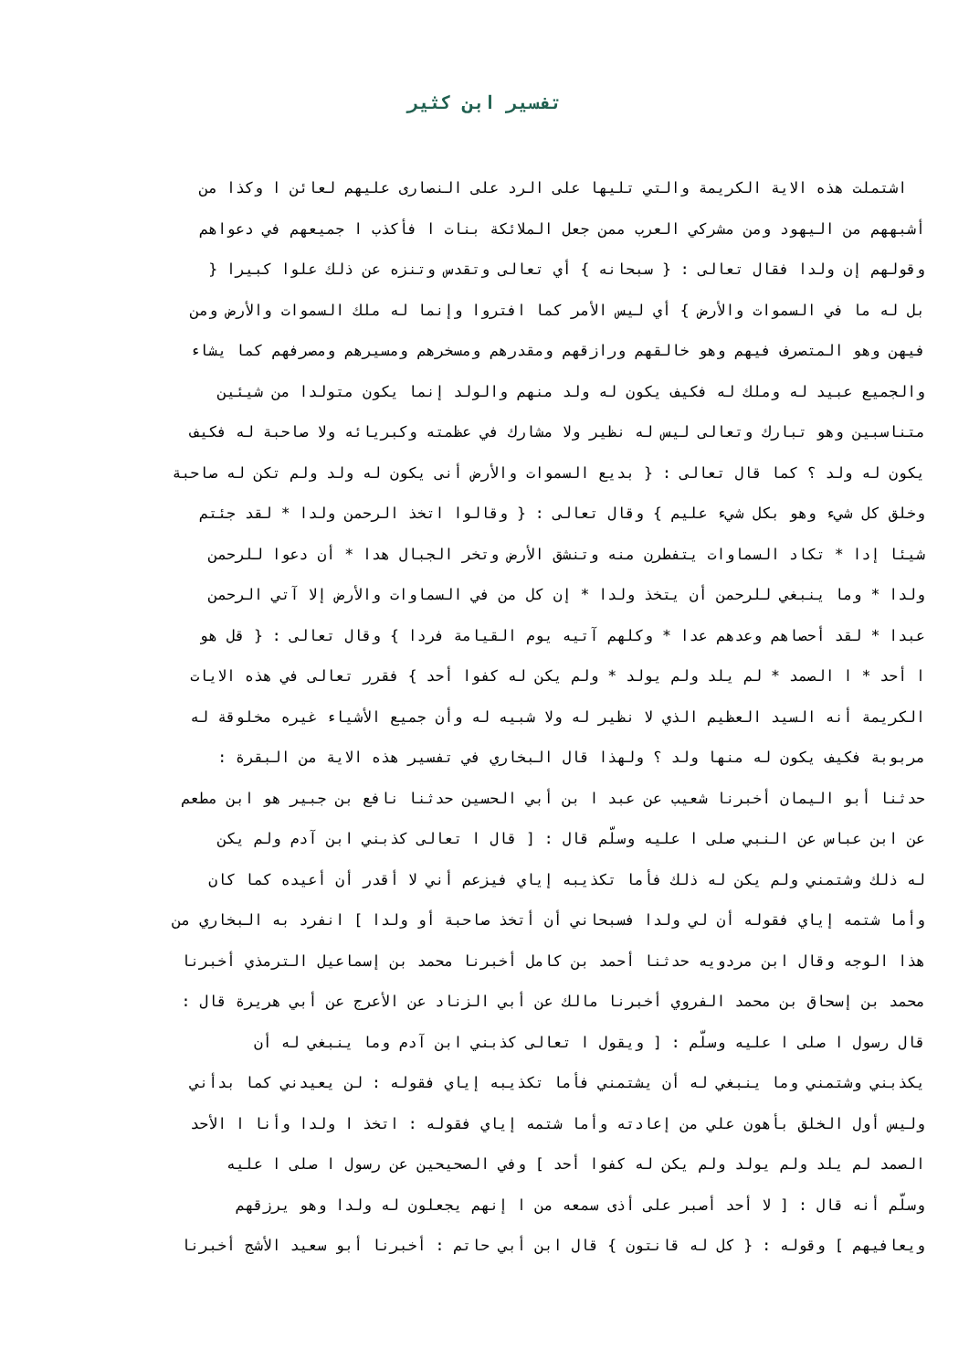تفسير ابن كثير
اشتملت هذه الاية الكريمة والتي تليها على الرد على النصارى عليهم لعائن ا وكذا من
أشبههم من اليهود ومن مشركي العرب ممن جعل الملائكة بنات ا فأكذب ا جميعهم في دعواهم
وقولهم إن ولدا فقال تعالى : { سبحانه } أي تعالى وتقدس وتنزه عن ذلك علوا كبيرا {
بل له ما في السموات والأرض } أي ليس الأمر كما افتروا وإنما له ملك السموات والأرض ومن
فيهن وهو المتصرف فيهم وهو خالقهم ورازقهم ومقدرهم ومسخرهم ومسيرهم ومصرفهم كما يشاء
والجميع عبيد له وملك له فكيف يكون له ولد منهم والولد إنما يكون متولدا من شيئين
متناسبين وهو تبارك وتعالى ليس له نظير ولا مشارك في عظمته وكبريائه ولا صاحبة له فكيف
يكون له ولد ؟ كما قال تعالى : { بديع السموات والأرض أنى يكون له ولد ولم تكن له صاحبة
وخلق كل شيء وهو بكل شيء عليم } وقال تعالى : { وقالوا اتخذ الرحمن ولدا * لقد جئتم
شيئا إدا * تكاد السماوات يتفطرن منه وتنشق الأرض وتخر الجبال هدا * أن دعوا للرحمن
ولدا * وما ينبغي للرحمن أن يتخذ ولدا * إن كل من في السماوات والأرض إلا آتي الرحمن
عبدا * لقد أحصاهم وعدهم عدا * وكلهم آتيه يوم القيامة فردا } وقال تعالى : { قل هو
ا أحد * ا الصمد * لم يلد ولم يولد * ولم يكن له كفوا أحد } فقرر تعالى في هذه الايات
الكريمة أنه السيد العظيم الذي لا نظير له ولا شبيه له وأن جميع الأشياء غيره مخلوقة له
مربوبة فكيف يكون له منها ولد ؟ ولهذا قال البخاري في تفسير هذه الاية من البقرة :
حدثنا أبو اليمان أخبرنا شعيب عن عبد ا بن أبي الحسين حدثنا نافع بن جبير هو ابن مطعم
عن ابن عباس عن النبي صلى ا عليه وسلّم قال : [ قال ا تعالى كذبني ابن آدم ولم يكن
له ذلك وشتمني ولم يكن له ذلك فأما تكذيبه إياي فيزعم أني لا أقدر أن أعيده كما كان
وأما شتمه إياي فقوله أن لي ولدا فسبحاني أن أتخذ صاحبة أو ولدا ] انفرد به البخاري من
هذا الوجه وقال ابن مردويه حدثنا أحمد بن كامل أخبرنا محمد بن إسماعيل الترمذي أخبرنا
محمد بن إسحاق بن محمد الفروي أخبرنا مالك عن أبي الزناد عن الأعرج عن أبي هريرة قال :
قال رسول ا صلى ا عليه وسلّم : [ ويقول ا تعالى كذبني ابن آدم وما ينبغي له أن
يكذبني وشتمني وما ينبغي له أن يشتمني فأما تكذيبه إياي فقوله : لن يعيدني كما بدأني
وليس أول الخلق بأهون علي من إعادته وأما شتمه إياي فقوله : اتخذ ا ولدا وأنا ا الأحد
الصمد لم يلد ولم يولد ولم يكن له كفوا أحد ] وفي الصحيحين عن رسول ا صلى ا عليه
وسلّم أنه قال : [ لا أحد أصبر على أذى سمعه من ا إنهم يجعلون له ولدا وهو يرزقهم
ويعافيهم ] وقوله : { كل له قانتون } قال ابن أبي حاتم : أخبرنا أبو سعيد الأشج أخبرنا